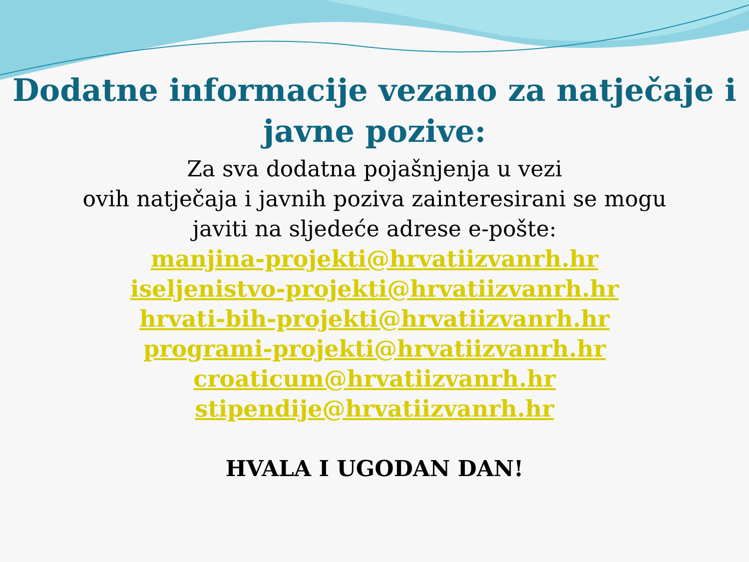Dodatne informacije vezano za natječaje i
javne pozive:
Za sva dodatna pojašnjenja u vezi
ovih natječaja i javnih poziva zainteresirani se mogu
javiti na sljedeće adrese e-pošte:
manjina-projekti@hrvatiizvanrh.hr
iseljenistvo-projekti@hrvatiizvanrh.hr
hrvati-bih-projekti@hrvatiizvanrh.hr
programi-projekti@hrvatiizvanrh.hr
croaticum@hrvatiizvanrh.hr
stipendije@hrvatiizvanrh.hr
HVALA I UGODAN DAN!